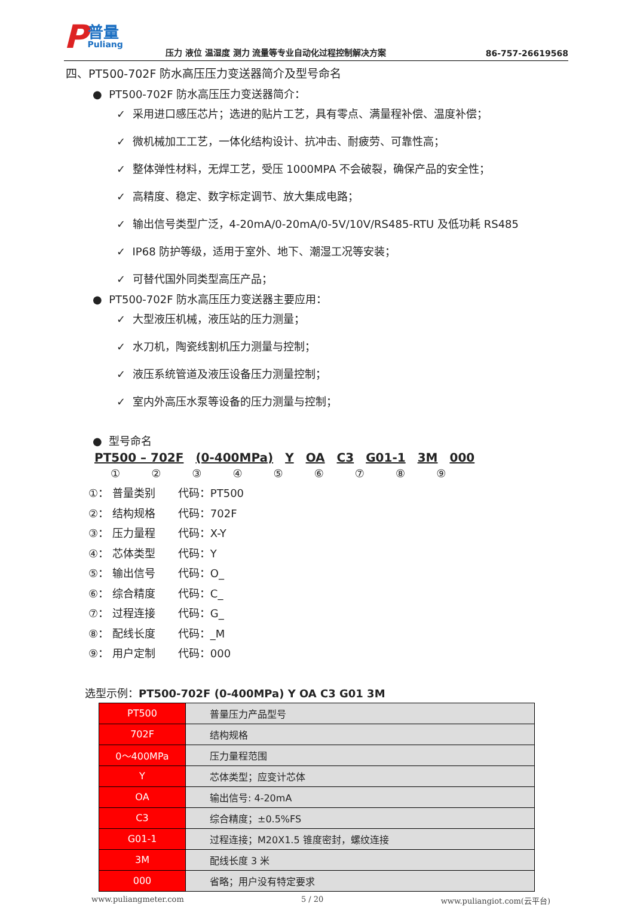P普量
Puliang
压力 液位 温湿度 测力 流量等专业自动化过程控制解决方案
86-757-26619568
四、PT500-702F 防水高压压力变送器简介及型号命名
● PT500-702F 防水高压压力变送器简介：
✓ 采用进口感压芯片；选进的贴片工艺，具有零点、满量程补偿、温度补偿；
✓ 微机械加工工艺，一体化结构设计、抗冲击、耐疲劳、可靠性高；
✓ 整体弹性材料，无焊工艺，受压 1000MPA 不会破裂，确保产品的安全性；
✓ 高精度、稳定、数字标定调节、放大集成电路；
✓ 输出信号类型广泛，4-20mA/0-20mA/0-5V/10V/RS485-RTU 及低功耗 RS485
✓ IP68 防护等级，适用于室外、地下、潮湿工况等安装；
✓ 可替代国外同类型高压产品；
● PT500-702F 防水高压压力变送器主要应用：
✓ 大型液压机械，液压站的压力测量；
✓ 水刀机，陶瓷线割机压力测量与控制；
✓ 液压系统管道及液压设备压力测量控制；
✓ 室内外高压水泵等设备的压力测量与控制；
● 型号命名
PT500 – 702F (0-400MPa) Y OA C3 G01-1 3M 000
①②③④⑤⑥⑦⑧⑨
①： 普量类别 代码：PT500
②： 结构规格 代码：702F
③： 压力量程 代码：X-Y
④： 芯体类型 代码：Y
⑤： 输出信号 代码：O_
⑥： 综合精度 代码：C_
⑦： 过程连接 代码：G_
⑧： 配线长度 代码：_M
⑨： 用户定制 代码：000
选型示例：PT500-702F (0-400MPa) Y OA C3 G01 3M
| PT500 | 普量压力产品型号 |
| 702F | 结构规格 |
| 0～400MPa | 压力量程范围 |
| Y | 芯体类型；应变计芯体 |
| OA | 输出信号: 4-20mA |
| C3 | 综合精度；±0.5%FS |
| G01-1 | 过程连接；M20X1.5 锥度密封，螺纹连接 |
| 3M | 配线长度 3 米 |
| 000 | 省略；用户没有特定要求 |
www.puliangmeter.com 5 / 20 www.puliangiot.com(云平台)